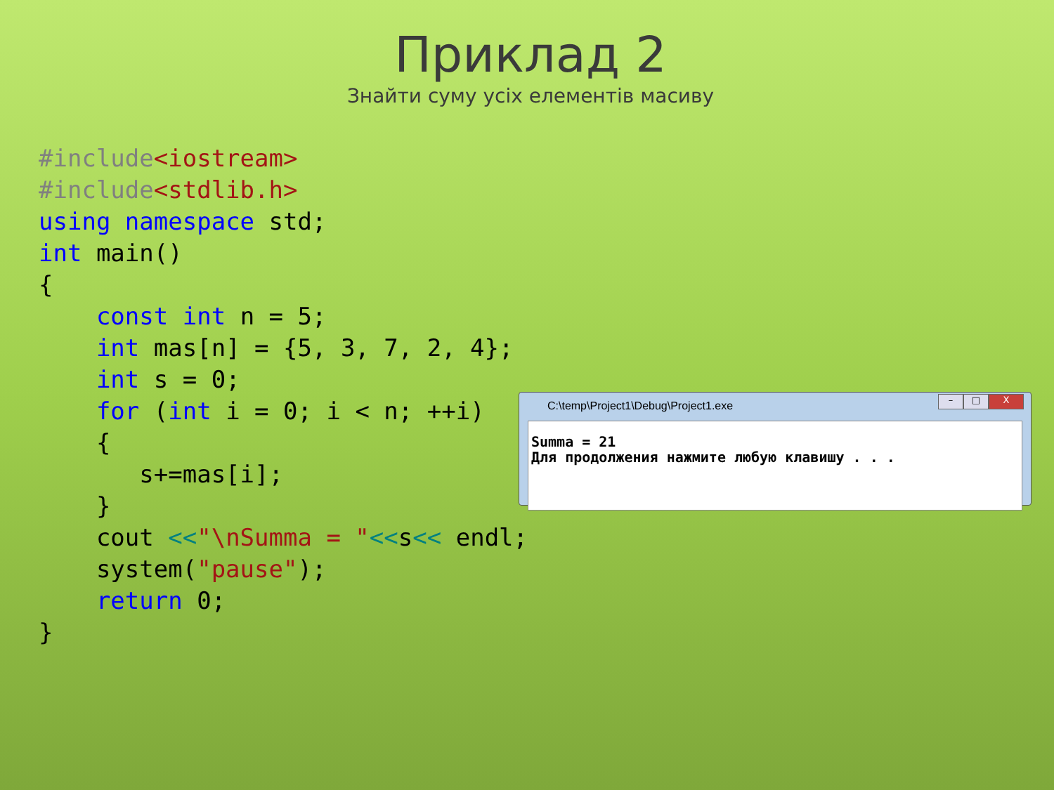Приклад 2
Знайти суму усіх елементів масиву
#include<iostream>
#include<stdlib.h>
using namespace std;
int main()
{
    const int n = 5;
    int mas[n] = {5, 3, 7, 2, 4};
    int s = 0;
    for (int i = 0; i < n; ++i)
    {
       s+=mas[i];
    }
    cout <<"\nSumma = "<<s<< endl;
    system("pause");
    return 0;
}
C:\temp\Project1\Debug\Project1.exe
– □ X
Summa = 21 Для продолжения нажмите любую клавишу . . .